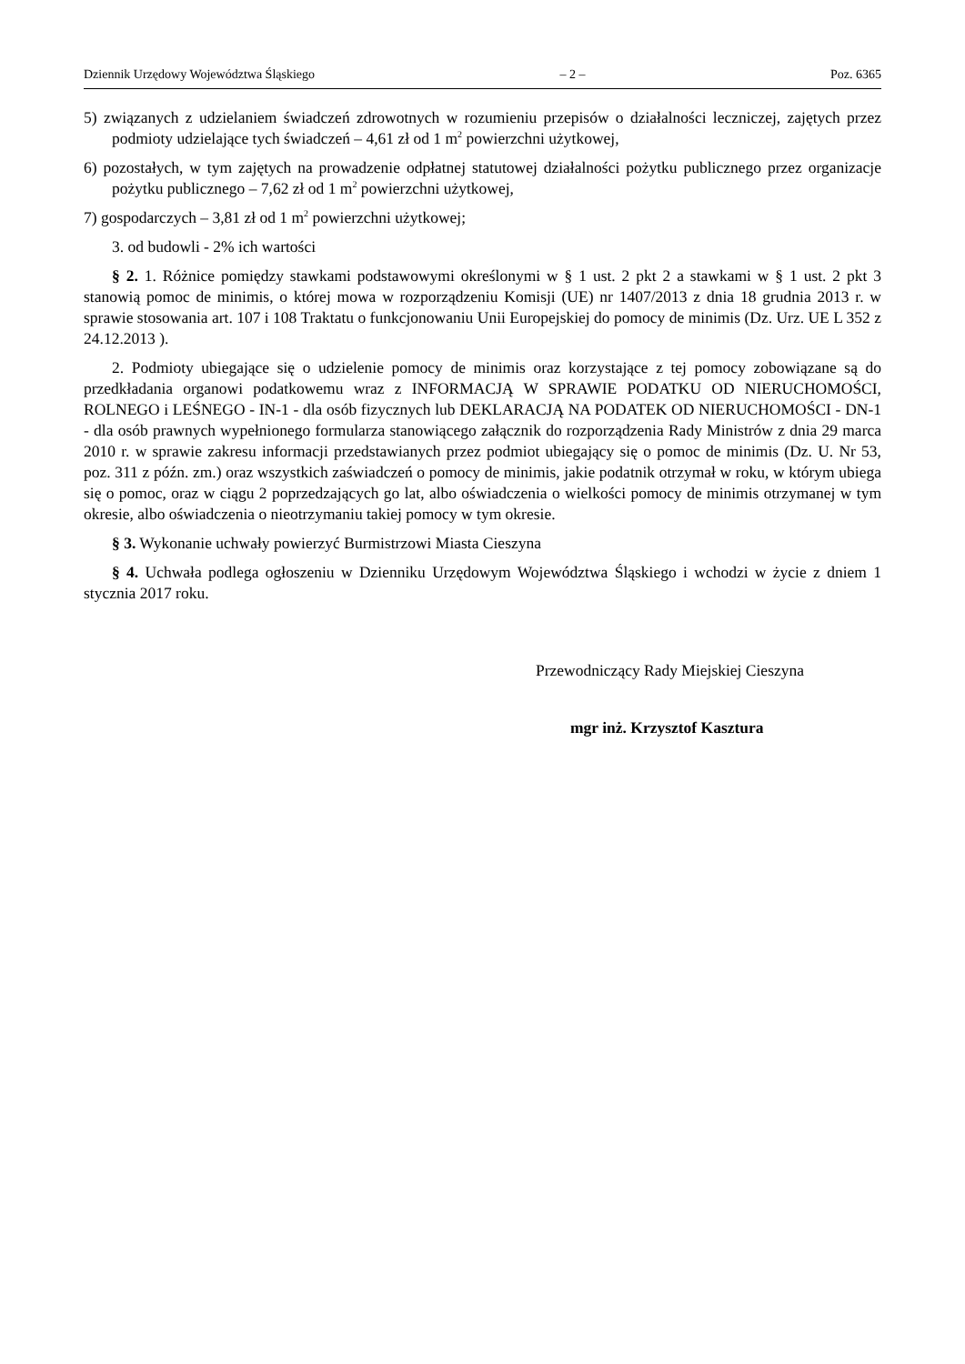Dziennik Urzędowy Województwa Śląskiego – 2 – Poz. 6365
5) związanych z udzielaniem świadczeń zdrowotnych w rozumieniu przepisów o działalności leczniczej, zajętych przez podmioty udzielające tych świadczeń – 4,61 zł od 1 m<sup>2</sup> powierzchni użytkowej,
6) pozostałych, w tym zajętych na prowadzenie odpłatnej statutowej działalności pożytku publicznego przez organizacje pożytku publicznego – 7,62 zł od 1 m<sup>2</sup> powierzchni użytkowej,
7) gospodarczych – 3,81 zł od 1 m<sup>2</sup> powierzchni użytkowej;
3. od budowli - 2% ich wartości
§ 2. 1. Różnice pomiędzy stawkami podstawowymi określonymi w § 1 ust. 2 pkt 2 a stawkami w § 1 ust. 2 pkt 3 stanowią pomoc de minimis, o której mowa w rozporządzeniu Komisji (UE) nr 1407/2013 z dnia 18 grudnia 2013 r. w sprawie stosowania art. 107 i 108 Traktatu o funkcjonowaniu Unii Europejskiej do pomocy de minimis (Dz. Urz. UE L 352 z 24.12.2013 ).
2. Podmioty ubiegające się o udzielenie pomocy de minimis oraz korzystające z tej pomocy zobowiązane są do przedkładania organowi podatkowemu wraz z INFORMACJĄ W SPRAWIE PODATKU OD NIERUCHOMOŚCI, ROLNEGO i LEŚNEGO - IN-1 - dla osób fizycznych lub DEKLARACJĄ NA PODATEK OD NIERUCHOMOŚCI - DN-1 - dla osób prawnych wypełnionego formularza stanowiącego załącznik do rozporządzenia Rady Ministrów z dnia 29 marca 2010 r. w sprawie zakresu informacji przedstawianych przez podmiot ubiegający się o pomoc de minimis (Dz. U. Nr 53, poz. 311 z późn. zm.) oraz wszystkich zaświadczeń o pomocy de minimis, jakie podatnik otrzymał w roku, w którym ubiega się o pomoc, oraz w ciągu 2 poprzedzających go lat, albo oświadczenia o wielkości pomocy de minimis otrzymanej w tym okresie, albo oświadczenia o nieotrzymaniu takiej pomocy w tym okresie.
§ 3. Wykonanie uchwały powierzyć Burmistrzowi Miasta Cieszyna
§ 4. Uchwała podlega ogłoszeniu w Dzienniku Urzędowym Województwa Śląskiego i wchodzi w życie z dniem 1 stycznia 2017 roku.
Przewodniczący Rady Miejskiej Cieszyna
mgr inż. Krzysztof Kasztura